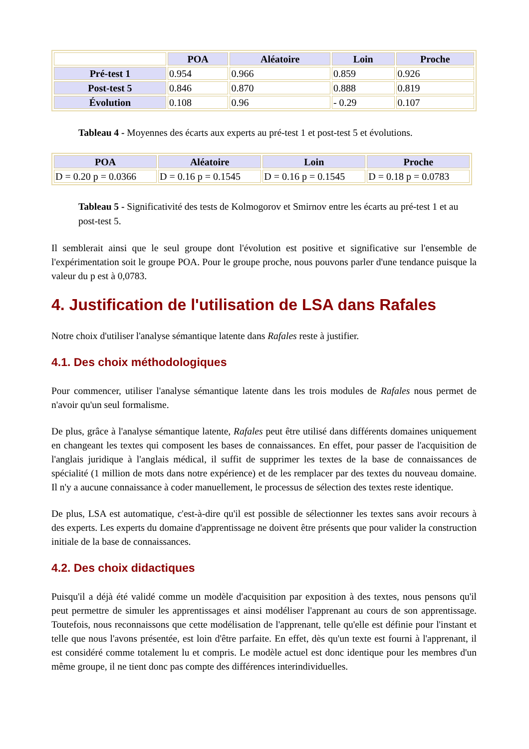| | POA | Aléatoire | Loin | Proche |
| Pré-test 1 | 0.954 | 0.966 | 0.859 | 0.926 |
| Post-test 5 | 0.846 | 0.870 | 0.888 | 0.819 |
| Évolution | 0.108 | 0.96 | - 0.29 | 0.107 |
Tableau 4 - Moyennes des écarts aux experts au pré-test 1 et post-test 5 et évolutions.
| POA | Aléatoire | Loin | Proche |
| --- | --- | --- | --- |
| D = 0.20 p = 0.0366 | D = 0.16 p = 0.1545 | D = 0.16 p = 0.1545 | D = 0.18 p = 0.0783 |
Tableau 5 - Significativité des tests de Kolmogorov et Smirnov entre les écarts au pré-test 1 et au post-test 5.
Il semblerait ainsi que le seul groupe dont l'évolution est positive et significative sur l'ensemble de l'expérimentation soit le groupe POA. Pour le groupe proche, nous pouvons parler d'une tendance puisque la valeur du p est à 0,0783.
4. Justification de l'utilisation de LSA dans Rafales
Notre choix d'utiliser l'analyse sémantique latente dans Rafales reste à justifier.
4.1. Des choix méthodologiques
Pour commencer, utiliser l'analyse sémantique latente dans les trois modules de Rafales nous permet de n'avoir qu'un seul formalisme.
De plus, grâce à l'analyse sémantique latente, Rafales peut être utilisé dans différents domaines uniquement en changeant les textes qui composent les bases de connaissances. En effet, pour passer de l'acquisition de l'anglais juridique à l'anglais médical, il suffit de supprimer les textes de la base de connaissances de spécialité (1 million de mots dans notre expérience) et de les remplacer par des textes du nouveau domaine. Il n'y a aucune connaissance à coder manuellement, le processus de sélection des textes reste identique.
De plus, LSA est automatique, c'est-à-dire qu'il est possible de sélectionner les textes sans avoir recours à des experts. Les experts du domaine d'apprentissage ne doivent être présents que pour valider la construction initiale de la base de connaissances.
4.2. Des choix didactiques
Puisqu'il a déjà été validé comme un modèle d'acquisition par exposition à des textes, nous pensons qu'il peut permettre de simuler les apprentissages et ainsi modéliser l'apprenant au cours de son apprentissage. Toutefois, nous reconnaissons que cette modélisation de l'apprenant, telle qu'elle est définie pour l'instant et telle que nous l'avons présentée, est loin d'être parfaite. En effet, dès qu'un texte est fourni à l'apprenant, il est considéré comme totalement lu et compris. Le modèle actuel est donc identique pour les membres d'un même groupe, il ne tient donc pas compte des différences interindividuelles.